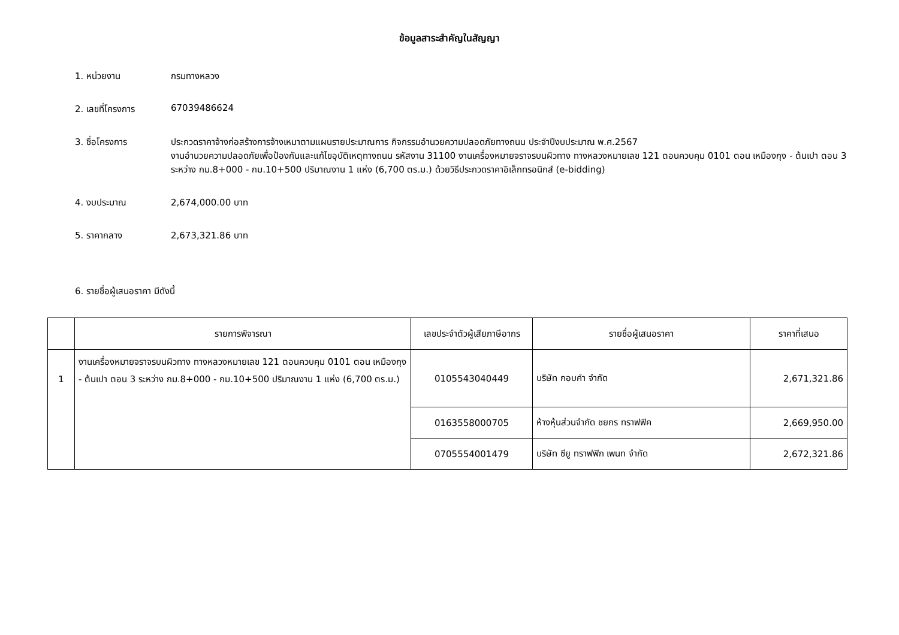ข้อมูลสาระสำคัญในสัญญา
1. หน่วยงาน กรมทางหลวง
2. เลขที่โครงการ 67039486624
3. ชื่อโครงการ ประกวดราคาจ้างก่อสร้างการจ้างเหมาตามแผนรายประมาณการ กิจกรรมอำนวยความปลอดภัยทางถนน ประจำปีงบประมาณ พ.ศ.2567
งานอำนวยความปลอดภัยเพื่อป้องกันและแก้ไขอุบัติเหตุทางถนน รหัสงาน 31100 งานเครื่องหมายจราจรบนผิวทาง ทางหลวงหมายเลข 121 ตอนควบคุม 0101 ตอน เหมืองกุง - ต้นเปา ตอน 3 ระหว่าง กม.8+000 - กม.10+500 ปริมาณงาน 1 แห่ง (6,700 ตร.ม.) ด้วยวิธีประกวดราคาอิเล็กทรอนิกส์ (e-bidding)
4. งบประมาณ 2,674,000.00 บาท
5. ราคากลาง 2,673,321.86 บาท
6. รายชื่อผู้เสนอราคา มีดังนี้
| | รายการพิจารณา | เลขประจำตัวผู้เสียภาษีอากร | รายชื่อผู้เสนอราคา | ราคาที่เสนอ |
| --- | --- | --- | --- | --- |
| 1 | งานเครื่องหมายจราจรบนผิวทาง ทางหลวงหมายเลข 121 ตอนควบคุม 0101 ตอน เหมืองกุง - ต้นเปา ตอน 3 ระหว่าง กม.8+000 - กม.10+500 ปริมาณงาน 1 แห่ง (6,700 ตร.ม.) | 0105543040449 | บริษัท กอบคำ จำกัด | 2,671,321.86 |
| | | 0163558000705 | ห้างหุ้นส่วนจำกัด ชยกร ทราฟฟิค | 2,669,950.00 |
| | | 0705554001479 | บริษัท ซียู ทราฟฟิก เพนท จำกัด | 2,672,321.86 |